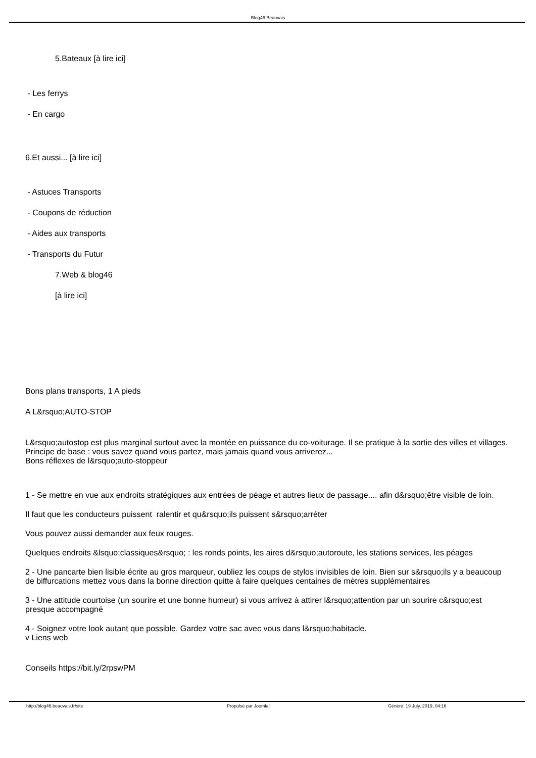Blog46 Beauvais
5.Bateaux [à lire ici]
- Les ferrys
- En cargo
6.Et aussi... [à lire ici]
- Astuces Transports
- Coupons de réduction
- Aides aux transports
- Transports du Futur
7.Web & blog46
[à lire ici]
Bons plans transports, 1 A pieds
A L&rsquo;AUTO-STOP
L&rsquo;autostop est plus marginal surtout avec la montée en puissance du co-voiturage. Il se pratique à la sortie des villes et villages. Principe de base : vous savez quand vous partez, mais jamais quand vous arriverez...
Bons réflexes de l&rsquo;auto-stoppeur
1 - Se mettre en vue aux endroits stratégiques aux entrées de péage et autres lieux de passage.... afin d&rsquo;être visible de loin.
Il faut que les conducteurs puissent ralentir et qu&rsquo;ils puissent s&rsquo;arréter
Vous pouvez aussi demander aux feux rouges.
Quelques endroits &lsquo;classiques&rsquo; : les ronds points, les aires d&rsquo;autoroute, les stations services, les péages
2 - Une pancarte bien lisible écrite au gros marqueur, oubliez les coups de stylos invisibles de loin. Bien sur s&rsquo;ils y a beaucoup de biffurcations mettez vous dans la bonne direction quitte à faire quelques centaines de mètres supplémentaires
3 - Une attitude courtoise (un sourire et une bonne humeur) si vous arrivez à attirer l&rsquo;attention par un sourire c&rsquo;est presque accompagné
4 - Soignez votre look autant que possible. Gardez votre sac avec vous dans l&rsquo;habitacle.
v Liens web
Conseils https://bit.ly/2rpswPM
http://blog46.beauvais.fr/site Propulsé par Joomla! Généré: 19 July, 2019, 04:16